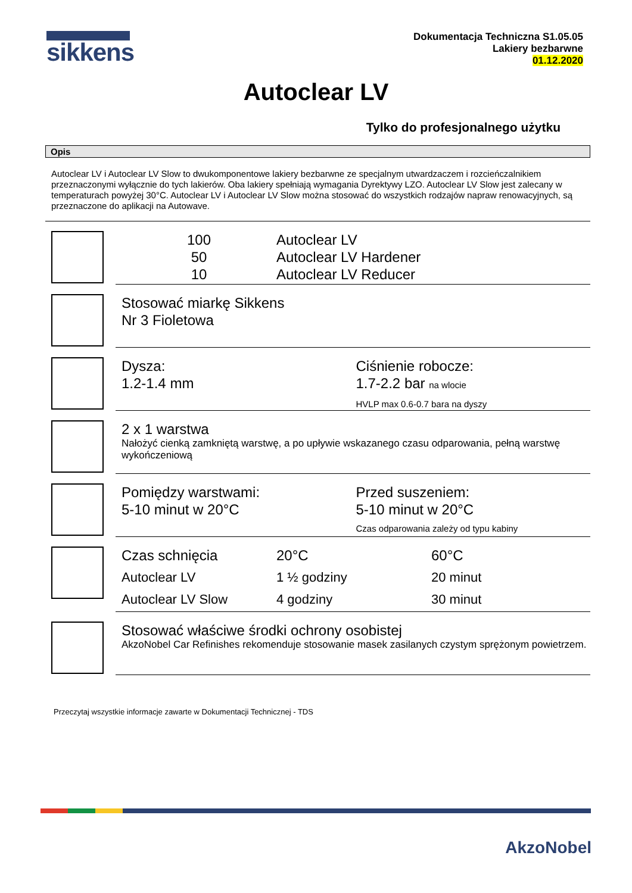sikkens
Dokumentacja Techniczna S1.05.05
Lakiery bezbarwne
01.12.2020
Autoclear LV
Tylko do profesjonalnego użytku
Opis
Autoclear LV i Autoclear LV Slow to dwukomponentowe lakiery bezbarwne ze specjalnym utwardzaczem i rozcieńczalnikiem przeznaczonymi wyłącznie do tych lakierów. Oba lakiery spełniają wymagania Dyrektywy LZO. Autoclear LV Slow jest zalecany w temperaturach powyżej 30°C. Autoclear LV i Autoclear LV Slow można stosować do wszystkich rodzajów napraw renowacyjnych, są przeznaczone do aplikacji na Autowave.
| 100 | Autoclear LV |
| 50 | Autoclear LV Hardener |
| 10 | Autoclear LV Reducer |
Stosować miarkę Sikkens
Nr 3 Fioletowa
Dysza:
1.2-1.4 mm
Ciśnienie robocze:
1.7-2.2 bar na wlocie
HVLP max 0.6-0.7 bara na dyszy
2 x 1 warstwa
Nałożyć cienką zamkniętą warstwę, a po upływie wskazanego czasu odparowania, pełną warstwę wykończeniową
Pomiędzy warstwami:
5-10 minut w 20°C
Przed suszeniem:
5-10 minut w 20°C
Czas odparowania zależy od typu kabiny
| Czas schnięcia | 20°C | 60°C |
| Autoclear LV | 1 ½ godziny | 20 minut |
| Autoclear LV Slow | 4 godziny | 30 minut |
Stosować właściwe środki ochrony osobistej
AkzoNobel Car Refinishes rekomenduje stosowanie masek zasilanych czystym sprężonym powietrzem.
Przeczytaj wszystkie informacje zawarte w Dokumentacji Technicznej - TDS
AkzoNobel